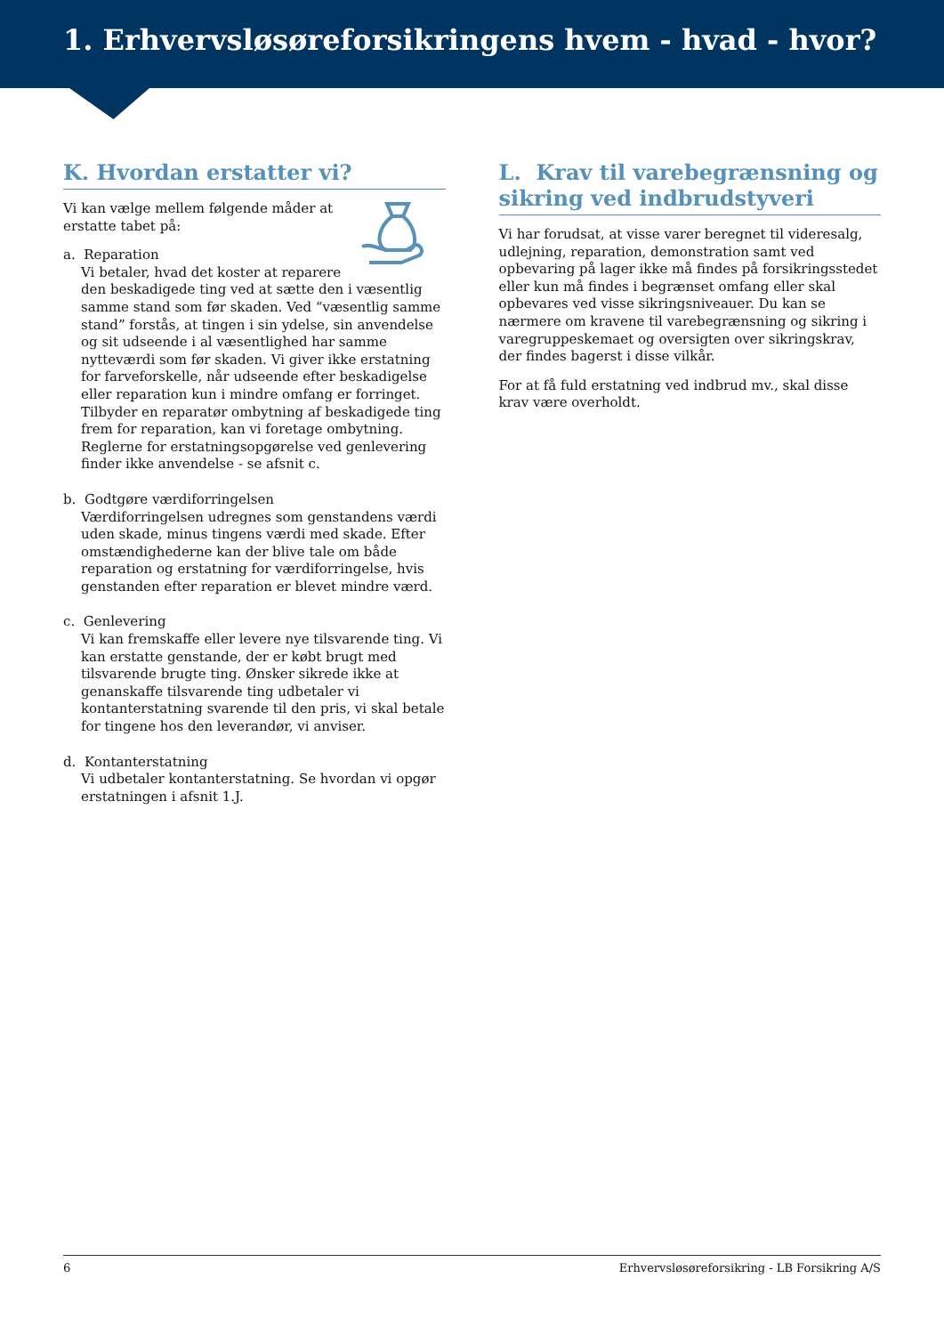1. Erhvervsløsøreforsikringens hvem - hvad - hvor?
K. Hvordan erstatter vi?
Vi kan vælge mellem følgende måder at erstatte tabet på:
a. Reparation
Vi betaler, hvad det koster at reparere den beskadigede ting ved at sætte den i væsentlig samme stand som før skaden. Ved “væsentlig samme stand” forstås, at tingen i sin ydelse, sin anvendelse og sit udseende i al væsentlighed har samme nytteværdi som før skaden. Vi giver ikke erstatning for farveforskelle, når udseende efter beskadigelse eller reparation kun i mindre omfang er forringet. Tilbyder en reparatør ombytning af beskadigede ting frem for reparation, kan vi foretage ombytning. Reglerne for erstatningsopgørelse ved genlevering finder ikke anvendelse - se afsnit c.
b. Godtgøre værdiforringelsen
Værdiforringelsen udregnes som genstandens værdi uden skade, minus tingens værdi med skade. Efter omstændighederne kan der blive tale om både reparation og erstatning for værdiforringelse, hvis genstanden efter reparation er blevet mindre værd.
c. Genlevering
Vi kan fremskaffe eller levere nye tilsvarende ting. Vi kan erstatte genstande, der er købt brugt med tilsvarende brugte ting. Ønsker sikrede ikke at genanskaffe tilsvarende ting udbetaler vi kontanterstatning svarende til den pris, vi skal betale for tingene hos den leverandør, vi anviser.
d. Kontanterstatning
Vi udbetaler kontanterstatning. Se hvordan vi opgør erstatningen i afsnit 1.J.
L. Krav til varebegrænsning og sikring ved indbrudstyveri
Vi har forudsat, at visse varer beregnet til videresalg, udlejning, reparation, demonstration samt ved opbevaring på lager ikke må findes på forsikringsstedet eller kun må findes i begrænset omfang eller skal opbevares ved visse sikringsniveauer. Du kan se nærmere om kravene til varebegrænsning og sikring i varegruppeskemaet og oversigten over sikringskrav, der findes bagerst i disse vilkår.
For at få fuld erstatning ved indbrud mv., skal disse krav være overholdt.
6 Erhvervsløsøreforsikring - LB Forsikring A/S